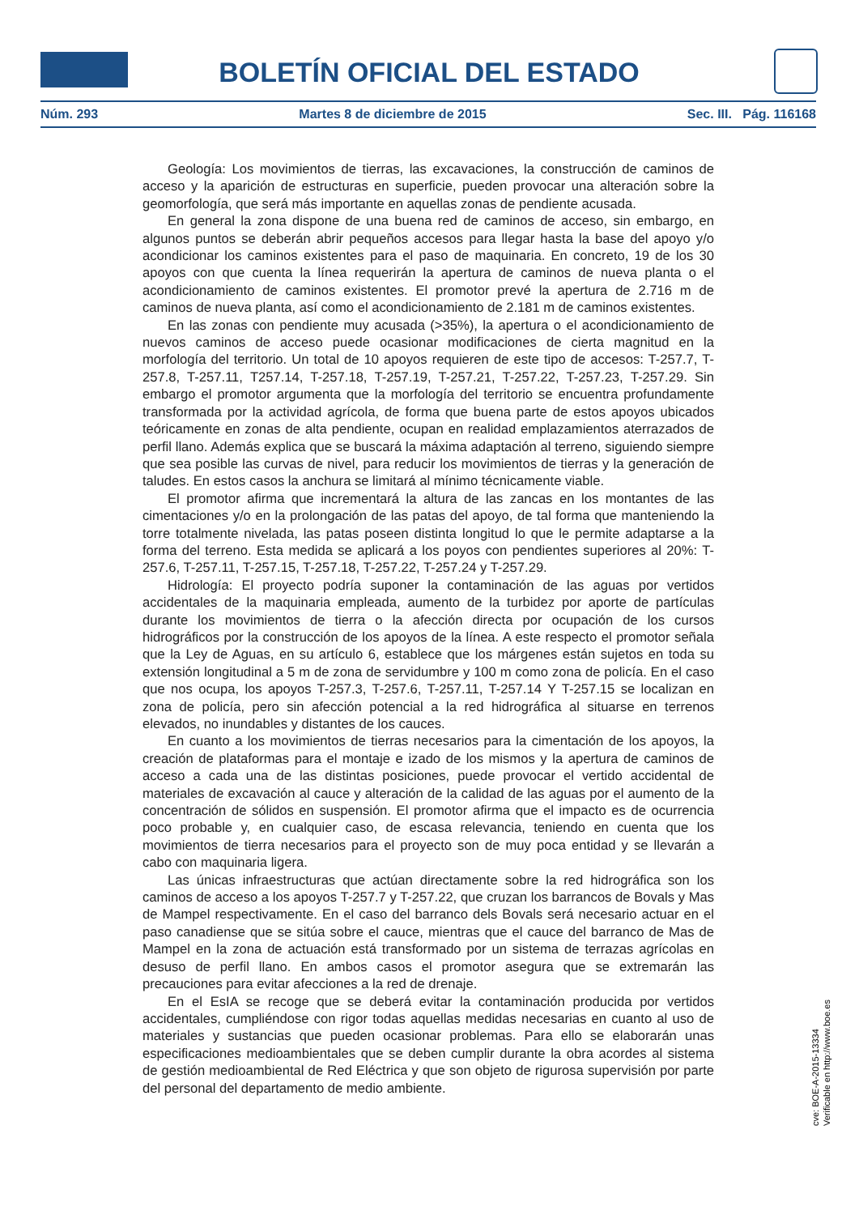BOLETÍN OFICIAL DEL ESTADO
Núm. 293 Martes 8 de diciembre de 2015 Sec. III. Pág. 116168
Geología: Los movimientos de tierras, las excavaciones, la construcción de caminos de acceso y la aparición de estructuras en superficie, pueden provocar una alteración sobre la geomorfología, que será más importante en aquellas zonas de pendiente acusada.
En general la zona dispone de una buena red de caminos de acceso, sin embargo, en algunos puntos se deberán abrir pequeños accesos para llegar hasta la base del apoyo y/o acondicionar los caminos existentes para el paso de maquinaria. En concreto, 19 de los 30 apoyos con que cuenta la línea requerirán la apertura de caminos de nueva planta o el acondicionamiento de caminos existentes. El promotor prevé la apertura de 2.716 m de caminos de nueva planta, así como el acondicionamiento de 2.181 m de caminos existentes.
En las zonas con pendiente muy acusada (>35%), la apertura o el acondicionamiento de nuevos caminos de acceso puede ocasionar modificaciones de cierta magnitud en la morfología del territorio. Un total de 10 apoyos requieren de este tipo de accesos: T-257.7, T-257.8, T-257.11, T257.14, T-257.18, T-257.19, T-257.21, T-257.22, T-257.23, T-257.29. Sin embargo el promotor argumenta que la morfología del territorio se encuentra profundamente transformada por la actividad agrícola, de forma que buena parte de estos apoyos ubicados teóricamente en zonas de alta pendiente, ocupan en realidad emplazamientos aterrazados de perfil llano. Además explica que se buscará la máxima adaptación al terreno, siguiendo siempre que sea posible las curvas de nivel, para reducir los movimientos de tierras y la generación de taludes. En estos casos la anchura se limitará al mínimo técnicamente viable.
El promotor afirma que incrementará la altura de las zancas en los montantes de las cimentaciones y/o en la prolongación de las patas del apoyo, de tal forma que manteniendo la torre totalmente nivelada, las patas poseen distinta longitud lo que le permite adaptarse a la forma del terreno. Esta medida se aplicará a los poyos con pendientes superiores al 20%: T-257.6, T-257.11, T-257.15, T-257.18, T-257.22, T-257.24 y T-257.29.
Hidrología: El proyecto podría suponer la contaminación de las aguas por vertidos accidentales de la maquinaria empleada, aumento de la turbidez por aporte de partículas durante los movimientos de tierra o la afección directa por ocupación de los cursos hidrográficos por la construcción de los apoyos de la línea. A este respecto el promotor señala que la Ley de Aguas, en su artículo 6, establece que los márgenes están sujetos en toda su extensión longitudinal a 5 m de zona de servidumbre y 100 m como zona de policía. En el caso que nos ocupa, los apoyos T-257.3, T-257.6, T-257.11, T-257.14 Y T-257.15 se localizan en zona de policía, pero sin afección potencial a la red hidrográfica al situarse en terrenos elevados, no inundables y distantes de los cauces.
En cuanto a los movimientos de tierras necesarios para la cimentación de los apoyos, la creación de plataformas para el montaje e izado de los mismos y la apertura de caminos de acceso a cada una de las distintas posiciones, puede provocar el vertido accidental de materiales de excavación al cauce y alteración de la calidad de las aguas por el aumento de la concentración de sólidos en suspensión. El promotor afirma que el impacto es de ocurrencia poco probable y, en cualquier caso, de escasa relevancia, teniendo en cuenta que los movimientos de tierra necesarios para el proyecto son de muy poca entidad y se llevarán a cabo con maquinaria ligera.
Las únicas infraestructuras que actúan directamente sobre la red hidrográfica son los caminos de acceso a los apoyos T-257.7 y T-257.22, que cruzan los barrancos de Bovals y Mas de Mampel respectivamente. En el caso del barranco dels Bovals será necesario actuar en el paso canadiense que se sitúa sobre el cauce, mientras que el cauce del barranco de Mas de Mampel en la zona de actuación está transformado por un sistema de terrazas agrícolas en desuso de perfil llano. En ambos casos el promotor asegura que se extremarán las precauciones para evitar afecciones a la red de drenaje.
En el EsIA se recoge que se deberá evitar la contaminación producida por vertidos accidentales, cumpliéndose con rigor todas aquellas medidas necesarias en cuanto al uso de materiales y sustancias que pueden ocasionar problemas. Para ello se elaborarán unas especificaciones medioambientales que se deben cumplir durante la obra acordes al sistema de gestión medioambiental de Red Eléctrica y que son objeto de rigurosa supervisión por parte del personal del departamento de medio ambiente.
cve: BOE-A-2015-13334
Verificable en http://www.boe.es